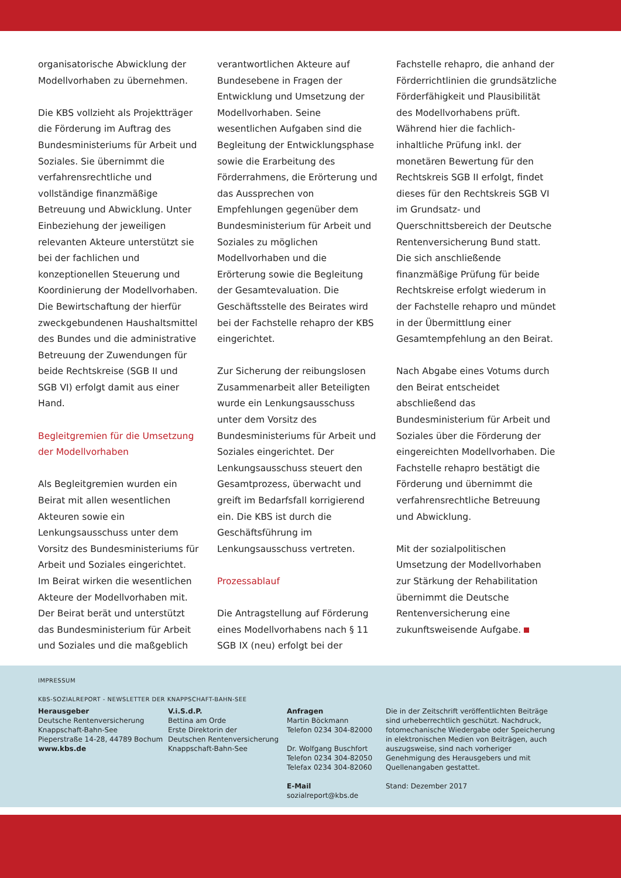organisatorische Abwicklung der Modellvorhaben zu übernehmen.
Die KBS vollzieht als Projektträger die Förderung im Auftrag des Bundesministeriums für Arbeit und Soziales. Sie übernimmt die verfahrensrechtliche und vollständige finanzmäßige Betreuung und Abwicklung. Unter Einbeziehung der jeweiligen relevanten Akteure unterstützt sie bei der fachlichen und konzeptionellen Steuerung und Koordinierung der Modellvorhaben. Die Bewirtschaftung der hierfür zweckgebundenen Haushaltsmittel des Bundes und die administrative Betreuung der Zuwendungen für beide Rechtskreise (SGB II und SGB VI) erfolgt damit aus einer Hand.
Begleitgremien für die Umsetzung der Modellvorhaben
Als Begleitgremien wurden ein Beirat mit allen wesentlichen Akteuren sowie ein Lenkungsausschuss unter dem Vorsitz des Bundesministeriums für Arbeit und Soziales eingerichtet. Im Beirat wirken die wesentlichen Akteure der Modellvorhaben mit. Der Beirat berät und unterstützt das Bundesministerium für Arbeit und Soziales und die maßgeblich
verantwortlichen Akteure auf Bundesebene in Fragen der Entwicklung und Umsetzung der Modellvorhaben. Seine wesentlichen Aufgaben sind die Begleitung der Entwicklungsphase sowie die Erarbeitung des Förderrahmens, die Erörterung und das Aussprechen von Empfehlungen gegenüber dem Bundesministerium für Arbeit und Soziales zu möglichen Modellvorhaben und die Erörterung sowie die Begleitung der Gesamtevaluation. Die Geschäftsstelle des Beirates wird bei der Fachstelle rehapro der KBS eingerichtet.
Zur Sicherung der reibungslosen Zusammenarbeit aller Beteiligten wurde ein Lenkungsausschuss unter dem Vorsitz des Bundesministeriums für Arbeit und Soziales eingerichtet. Der Lenkungsausschuss steuert den Gesamtprozess, überwacht und greift im Bedarfsfall korrigierend ein. Die KBS ist durch die Geschäftsführung im Lenkungsausschuss vertreten.
Prozessablauf
Die Antragstellung auf Förderung eines Modellvorhabens nach § 11 SGB IX (neu) erfolgt bei der
Fachstelle rehapro, die anhand der Förderrichtlinien die grundsätzliche Förderfähigkeit und Plausibilität des Modellvorhabens prüft. Während hier die fachlich-inhaltliche Prüfung inkl. der monetären Bewertung für den Rechtskreis SGB II erfolgt, findet dieses für den Rechtskreis SGB VI im Grundsatz- und Querschnittsbereich der Deutsche Rentenversicherung Bund statt. Die sich anschließende finanzmäßige Prüfung für beide Rechtskreise erfolgt wiederum in der Fachstelle rehapro und mündet in der Übermittlung einer Gesamtempfehlung an den Beirat.
Nach Abgabe eines Votums durch den Beirat entscheidet abschließend das Bundesministerium für Arbeit und Soziales über die Förderung der eingereichten Modellvorhaben. Die Fachstelle rehapro bestätigt die Förderung und übernimmt die verfahrensrechtliche Betreuung und Abwicklung.
Mit der sozialpolitischen Umsetzung der Modellvorhaben zur Stärkung der Rehabilitation übernimmt die Deutsche Rentenversicherung eine zukunftsweisende Aufgabe.
IMPRESSUM
KBS-SOZIALREPORT - NEWSLETTER DER KNAPPSCHAFT-BAHN-SEE
Herausgeber
Deutsche Rentenversicherung
Knappschaft-Bahn-See
Pieperstraße 14-28, 44789 Bochum
www.kbs.de
V.i.S.d.P.
Bettina am Orde
Erste Direktorin der
Deutschen Rentenversicherung
Knappschaft-Bahn-See
Anfragen
Martin Böckmann
Telefon 0234 304-82000
Dr. Wolfgang Buschfort
Telefon 0234 304-82050
Telefax 0234 304-82060
E-Mail
sozialreport@kbs.de
Die in der Zeitschrift veröffentlichten Beiträge sind urheberrechtlich geschützt. Nachdruck, fotomechanische Wiedergabe oder Speicherung in elektronischen Medien von Beiträgen, auch auszugsweise, sind nach vorheriger Genehmigung des Herausgebers und mit Quellenangaben gestattet.
Stand: Dezember 2017